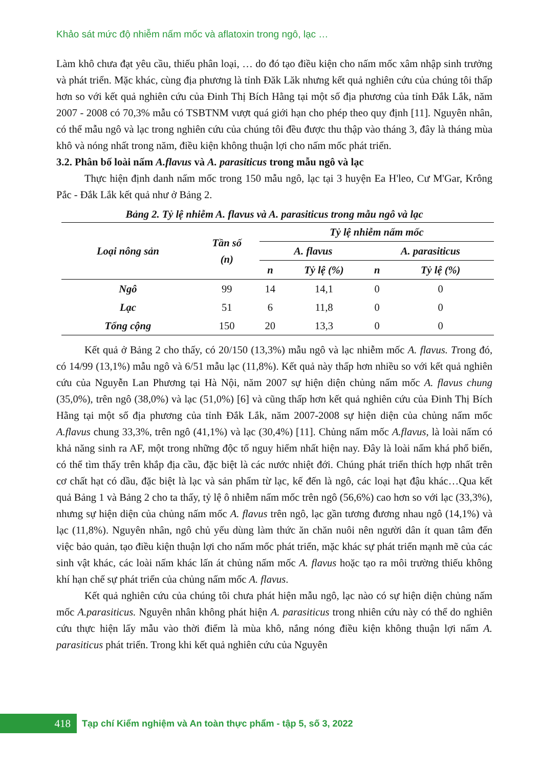Khảo sát mức độ nhiễm nấm mốc và aflatoxin trong ngô, lạc …
Làm khô chưa đạt yêu cầu, thiếu phân loại, … do đó tạo điều kiện cho nấm mốc xâm nhập sinh trưởng và phát triển. Mặc khác, cùng địa phương là tỉnh Đăk Lăk nhưng kết quả nghiên cứu của chúng tôi thấp hơn so với kết quả nghiên cứu của Đinh Thị Bích Hằng tại một số địa phương của tỉnh Đắk Lắk, năm 2007 - 2008 có 70,3% mẫu có TSBTNM vượt quá giới hạn cho phép theo quy định [11]. Nguyên nhân, có thể mẫu ngô và lạc trong nghiên cứu của chúng tôi đều được thu thập vào tháng 3, đây là tháng mùa khô và nóng nhất trong năm, điều kiện không thuận lợi cho nấm mốc phát triển.
3.2. Phân bố loài nấm A.flavus và A. parasiticus trong mẫu ngô và lạc
Thực hiện định danh nấm mốc trong 150 mẫu ngô, lạc tại 3 huyện Ea H'leo, Cư M'Gar, Krông Pắc - Đắk Lắk kết quả như ở Bảng 2.
Bảng 2. Tỷ lệ nhiễm A. flavus và A. parasiticus trong mẫu ngô và lạc
| Loại nông sản | Tần số (n) | Tỷ lệ nhiễm nấm mốc | | | |
| --- | --- | --- | --- | --- | --- |
| | | A. flavus | | A. parasiticus | |
| | | n | Tỷ lệ (%) | n | Tỷ lệ (%) |
| Ngô | 99 | 14 | 14,1 | 0 | 0 |
| Lạc | 51 | 6 | 11,8 | 0 | 0 |
| Tổng cộng | 150 | 20 | 13,3 | 0 | 0 |
Kết quả ở Bảng 2 cho thấy, có 20/150 (13,3%) mẫu ngô và lạc nhiễm mốc A. flavus. Trong đó, có 14/99 (13,1%) mẫu ngô và 6/51 mẫu lạc (11,8%). Kết quả này thấp hơn nhiều so với kết quả nghiên cứu của Nguyễn Lan Phương tại Hà Nội, năm 2007 sự hiện diện chủng nấm mốc A. flavus chung (35,0%), trên ngô (38,0%) và lạc (51,0%) [6] và cũng thấp hơn kết quả nghiên cứu của Đinh Thị Bích Hằng tại một số địa phương của tỉnh Đắk Lắk, năm 2007-2008 sự hiện diện của chủng nấm mốc A.flavus chung 33,3%, trên ngô (41,1%) và lạc (30,4%) [11]. Chủng nấm mốc A.flavus, là loài nấm có khả năng sinh ra AF, một trong những độc tố nguy hiểm nhất hiện nay. Đây là loài nấm khá phổ biến, có thể tìm thấy trên khắp địa cầu, đặc biệt là các nước nhiệt đới. Chúng phát triển thích hợp nhất trên cơ chất hạt có dầu, đặc biệt là lạc và sản phẩm từ lạc, kế đến là ngô, các loại hạt đậu khác…Qua kết quả Bảng 1 và Bảng 2 cho ta thấy, tỷ lệ ô nhiễm nấm mốc trên ngô (56,6%) cao hơn so với lạc (33,3%), nhưng sự hiện diện của chủng nấm mốc A. flavus trên ngô, lạc gần tương đương nhau ngô (14,1%) và lạc (11,8%). Nguyên nhân, ngô chủ yếu dùng làm thức ăn chăn nuôi nên người dân ít quan tâm đến việc bảo quản, tạo điều kiện thuận lợi cho nấm mốc phát triển, mặc khác sự phát triển mạnh mẽ của các sinh vật khác, các loài nấm khác lấn át chủng nấm mốc A. flavus hoặc tạo ra môi trường thiếu không khí hạn chế sự phát triển của chủng nấm mốc A. flavus.
Kết quả nghiên cứu của chúng tôi chưa phát hiện mẫu ngô, lạc nào có sự hiện diện chủng nấm mốc A.parasiticus. Nguyên nhân không phát hiện A. parasiticus trong nhiên cứu này có thể do nghiên cứu thực hiện lấy mẫu vào thời điểm là mùa khô, nắng nóng điều kiện không thuận lợi nấm A. parasiticus phát triển. Trong khi kết quả nghiên cứu của Nguyên
418
Tạp chí Kiểm nghiệm và An toàn thực phẩm - tập 5, số 3, 2022